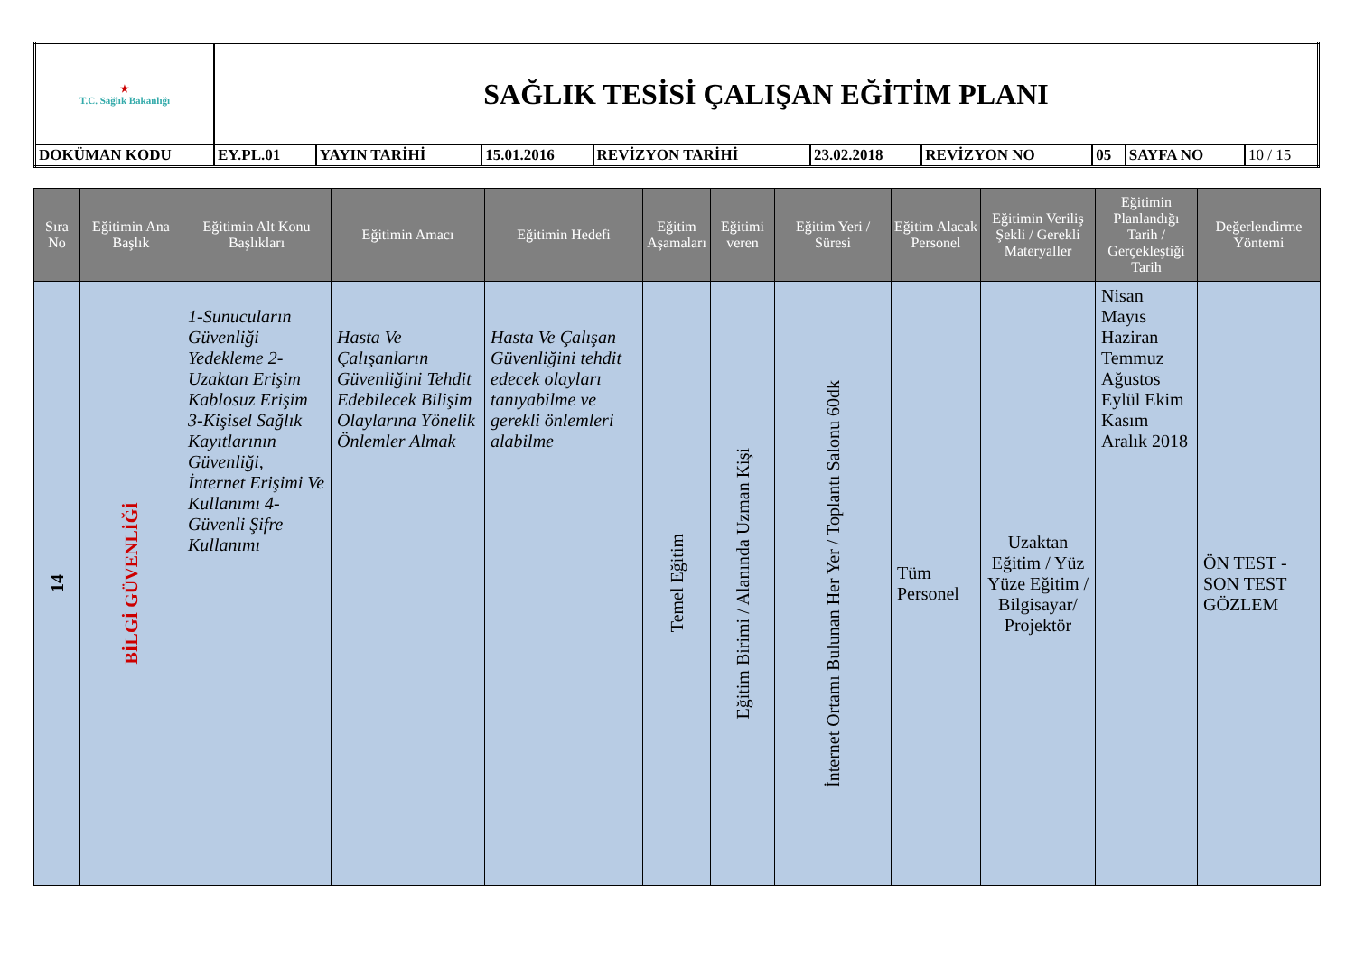| ★ T.C. Sağlık Bakanlığı | SAĞLIK TESİSİ ÇALIŞAN EĞİTİM PLANI | | | | | | | | |
| DOKÜMAN KODU | EY.PL.01 | YAYIN TARİHİ | 15.01.2016 | REVİZYON TARİHİ | 23.02.2018 | REVİZYON NO | 05 | SAYFA NO | 10 / 15 |
| Sıra No | Eğitimin Ana Başlık | Eğitimin Alt Konu Başlıkları | Eğitimin Amacı | Eğitimin Hedefi | Eğitim Aşamaları | Eğitimi veren | Eğitim Yeri / Süresi | Eğitim Alacak Personel | Eğitimin Veriliş Şekli / Gerekli Materyaller | Eğitimin Planlandığı Tarih / Gerçekleştiği Tarih | Değerlendirme Yöntemi |
| --- | --- | --- | --- | --- | --- | --- | --- | --- | --- | --- | --- |
| 14 | BİLGİ GÜVENLİĞİ | 1-Sunucuların Güvenliği Yedekleme 2-Uzaktan Erişim Kablosuz Erişim 3-Kişisel Sağlık Kayıtlarının Güvenliği, İnternet Erişimi Ve Kullanımı 4-Güvenli Şifre Kullanımı | Hasta Ve Çalışanların Güvenliğini Tehdit Edebilecek Bilişim Olaylarına Yönelik Önlemler Almak | Hasta Ve Çalışan Güvenliğini tehdit edecek olayları tanıyabilme ve gerekli önlemleri alabilme | Temel Eğitim | Eğitim Birimi / Alanında Uzman Kişi | İnternet Ortamı Bulunan Her Yer / Toplantı Salonu 60dk | Tüm Personel | Uzaktan Eğitim / Yüz Yüze Eğitim / Bilgisayar/ Projektör | Nisan Mayıs Haziran Temmuz Ağustos Eylül Ekim Kasım Aralık 2018 | ÖN TEST - SON TEST GÖZLEM |